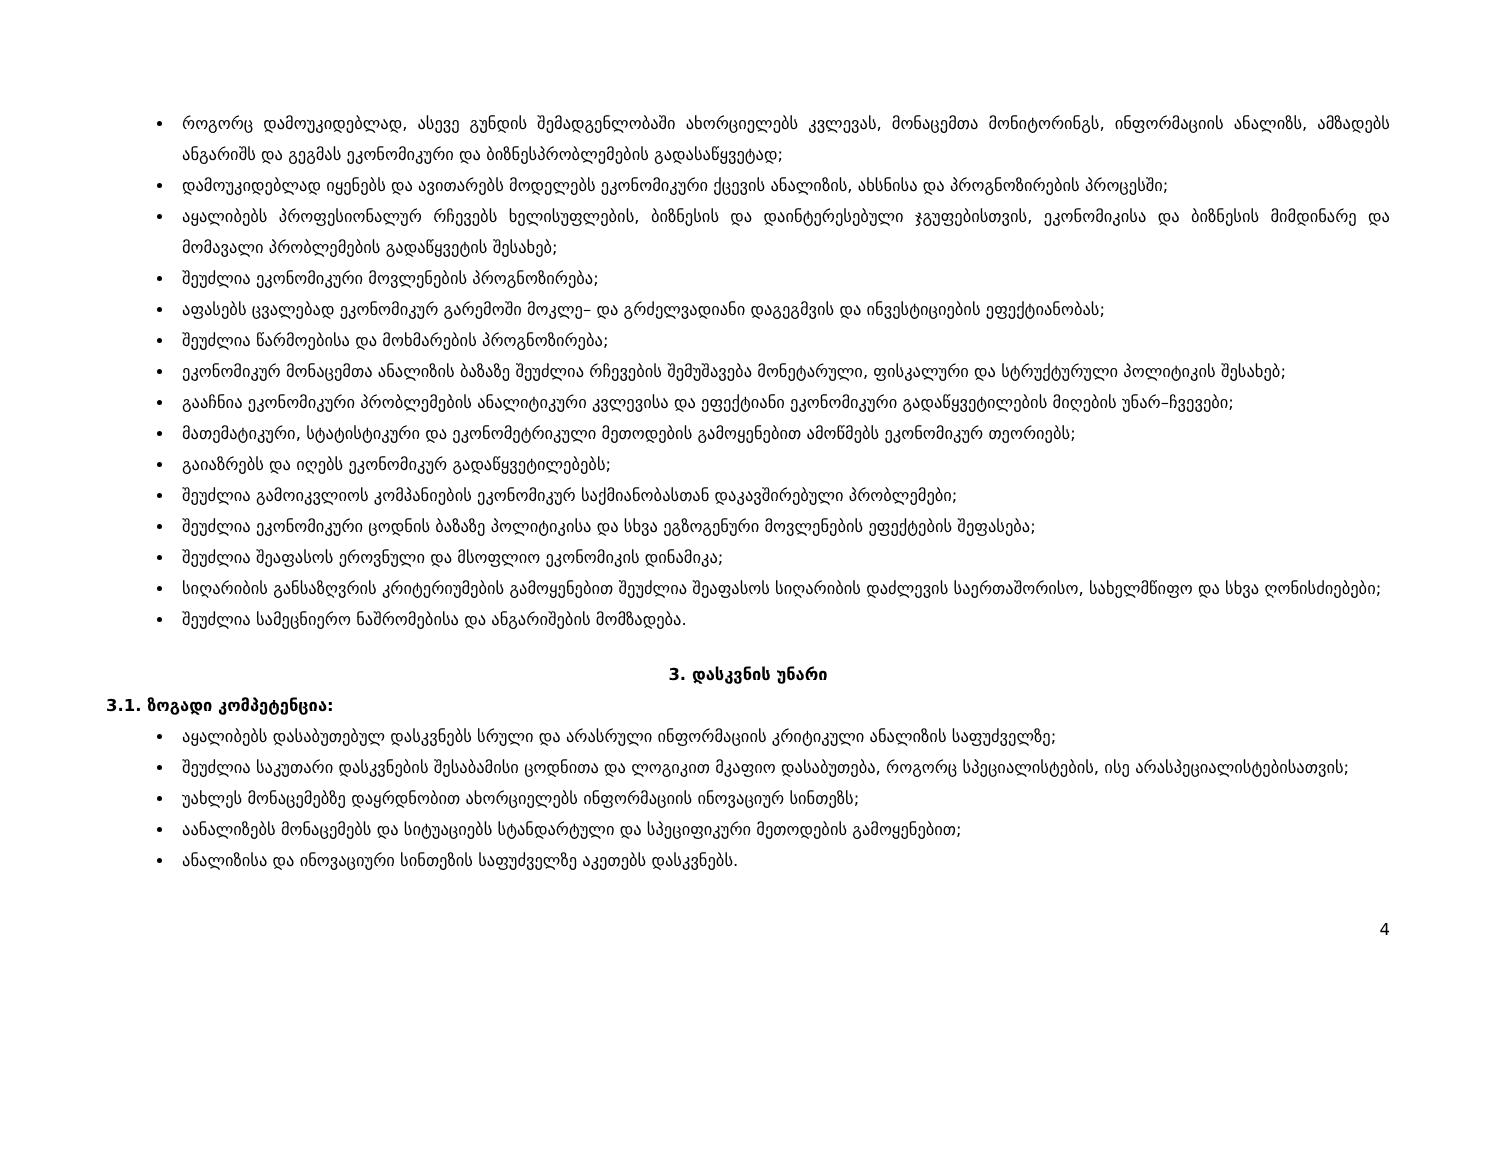როგორც დამოუკიდებლად, ასევე გუნდის შემადგენლობაში ახორციელებს კვლევას, მონაცემთა მონიტორინგს, ინფორმაციის ანალიზს, ამზადებს ანგარიშს და გეგმას ეკონომიკური და ბიზნესპრობლემების გადასაწყვეტად;
დამოუკიდებლად იყენებს და ავითარებს მოდელებს ეკონომიკური ქცევის ანალიზის, ახსნისა და პროგნოზირების პროცესში;
აყალიბებს პროფესიონალურ რჩევებს ხელისუფლების, ბიზნესის და დაინტერესებული ჯგუფებისთვის, ეკონომიკისა და ბიზნესის მიმდინარე და მომავალი პრობლემების გადაწყვეტის შესახებ;
შეუძლია ეკონომიკური მოვლენების პროგნოზირება;
აფასებს ცვალებად ეკონომიკურ გარემოში მოკლე– და გრძელვადიანი დაგეგმვის და ინვესტიციების ეფექტიანობას;
შეუძლია წარმოებისა და მოხმარების პროგნოზირება;
ეკონომიკურ მონაცემთა ანალიზის ბაზაზე შეუძლია რჩევების შემუშავება მონეტარული, ფისკალური და სტრუქტურული პოლიტიკის შესახებ;
გააჩნია ეკონომიკური პრობლემების ანალიტიკური კვლევისა და ეფექტიანი ეკონომიკური გადაწყვეტილების მიღების უნარ–ჩვევები;
მათემატიკური, სტატისტიკური და ეკონომეტრიკული მეთოდების გამოყენებით ამოწმებს ეკონომიკურ თეორიებს;
გაიაზრებს და იღებს ეკონომიკურ გადაწყვეტილებებს;
შეუძლია გამოიკვლიოს კომპანიების ეკონომიკურ საქმიანობასთან დაკავშირებული პრობლემები;
შეუძლია ეკონომიკური ცოდნის ბაზაზე პოლიტიკისა და სხვა ეგზოგენური მოვლენების ეფექტების შეფასება;
შეუძლია შეაფასოს ეროვნული და მსოფლიო ეკონომიკის დინამიკა;
სიღარიბის განსაზღვრის კრიტერიუმების გამოყენებით შეუძლია შეაფასოს სიღარიბის დაძლევის საერთაშორისო, სახელმწიფო და სხვა ღონისძიებები;
შეუძლია სამეცნიერო ნაშრომებისა და ანგარიშების მომზადება.
3. დასკვნის უნარი
3.1. ზოგადი კომპეტენცია:
აყალიბებს დასაბუთებულ დასკვნებს სრული და არასრული ინფორმაციის კრიტიკული ანალიზის საფუძველზე;
შეუძლია საკუთარი დასკვნების შესაბამისი ცოდნითა და ლოგიკით მკაფიო დასაბუთება, როგორც სპეციალისტების, ისე არასპეციალისტებისათვის;
უახლეს მონაცემებზე დაყრდნობით ახორციელებს ინფორმაციის ინოვაციურ სინთეზს;
აანალიზებს მონაცემებს და სიტუაციებს სტანდარტული და სპეციფიკური მეთოდების გამოყენებით;
ანალიზისა და ინოვაციური სინთეზის საფუძველზე აკეთებს დასკვნებს.
4